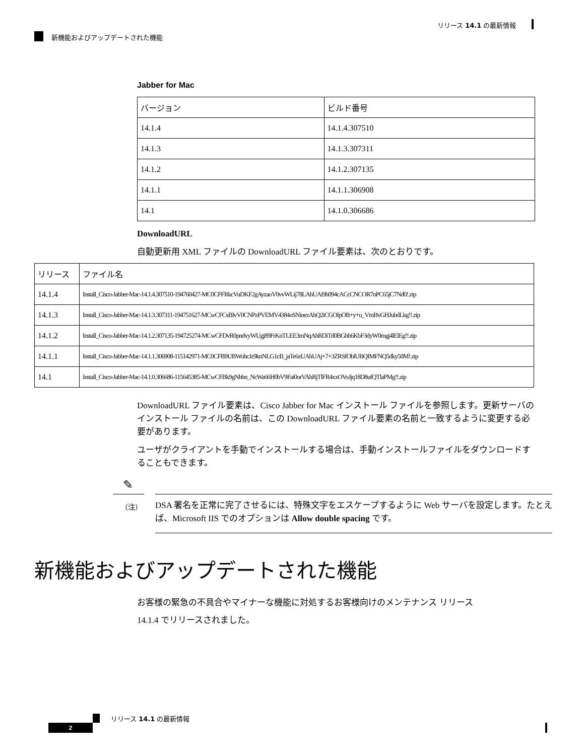リリース 14.1 の最新情報
新機能およびアップデートされた機能
Jabber for Mac
| バージョン | ビルド番号 |
| --- | --- |
| 14.1.4 | 14.1.4.307510 |
| 14.1.3 | 14.1.3.307311 |
| 14.1.2 | 14.1.2.307135 |
| 14.1.1 | 14.1.1.306908 |
| 14.1 | 14.1.0.306686 |
DownloadURL
自動更新用 XML ファイルの DownloadURL ファイル要素は、次のとおりです。
| リリース | ファイル名 |
| --- | --- |
| 14.1.4 | Install_Cisco-Jabber-Mac-14.1.4.307510-194760427-MC0CFFRkcVuDKF2gAyzaoV0vvWLij78LAhUAi9h094cACcCNCOR7nPC65jC7Nd0!.zip |
| 14.1.3 | Install_Cisco-Jabber-Mac-14.1.3.307311-194751627-MCwCFCsBIvV0CNPzPVEMV4384oSNinezAhQ2iCGOIpOB+y+u_VmBvGHJubdLkg!!.zip |
| 14.1.2 | Install_Cisco-Jabber-Mac-14.1.2.307135-194725274-MCwCFDvR0pndvyWUgj89FrKnTLEE3mNqAhRDiTd0BGhh6KbF3dyW0mgj4lElEg!!.zip |
| 14.1.1 | Install_Cisco-Jabber-Mac-14.1.1.306908-115142971-MC0CFB9UBWohcJz9knNLG1cB_jaTe6zUAhUAj+7+3ZRSfOblUBQIMFNQ5dky50M!.zip |
| 14.1 | Install_Cisco-Jabber-Mac-14.1.0.306686-115645385-MCwCFBk9gNhhn_NcWa66H0bV9Fai0orVAhRjTlFR4xxOVoJjq18D8ufQTlaPMg!!.zip |
DownloadURL ファイル要素は、Cisco Jabber for Mac インストール ファイルを参照します。更新サーバのインストール ファイルの名前は、この DownloadURL ファイル要素の名前と一致するように変更する必要があります。
ユーザがクライアントを手動でインストールする場合は、手動インストールファイルをダウンロードすることもできます。
✎
（注）
DSA 署名を正常に完了させるには、特殊文字をエスケープするように Web サーバを設定します。たとえば、Microsoft IIS でのオプションは Allow double spacing です。
新機能およびアップデートされた機能
お客様の緊急の不具合やマイナーな機能に対処するお客様向けのメンテナンス リリース
14.1.4 でリリースされました。
リリース 14.1 の最新情報
2